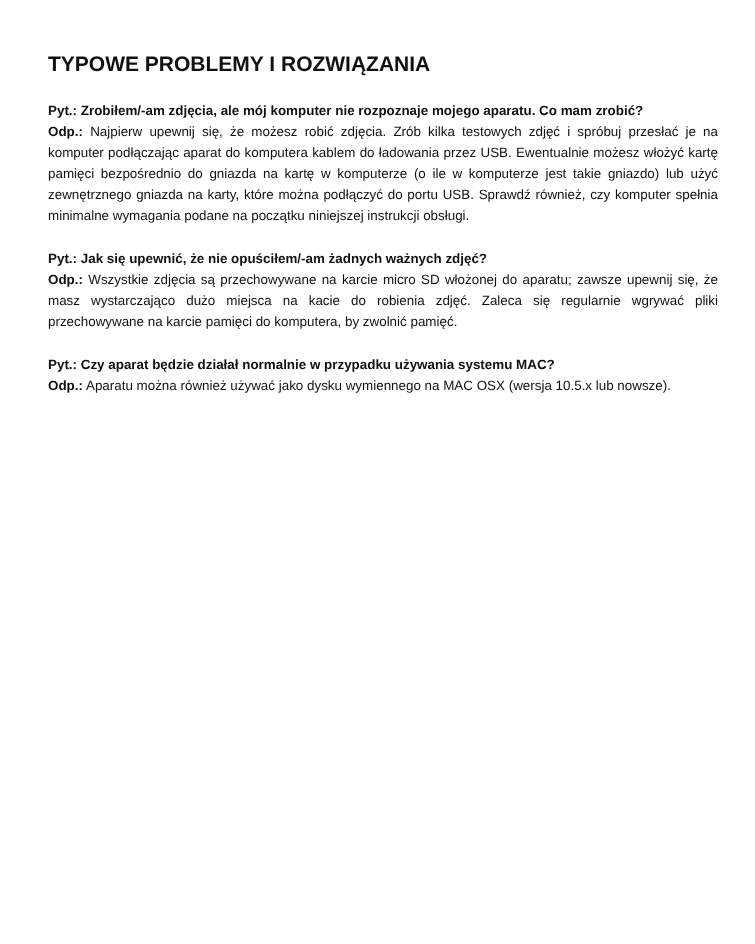TYPOWE PROBLEMY I ROZWIĄZANIA
Pyt.: Zrobiłem/-am zdjęcia, ale mój komputer nie rozpoznaje mojego aparatu. Co mam zrobić?
Odp.: Najpierw upewnij się, że możesz robić zdjęcia. Zrób kilka testowych zdjęć i spróbuj przesłać je na komputer podłączając aparat do komputera kablem do ładowania przez USB. Ewentualnie możesz włożyć kartę pamięci bezpośrednio do gniazda na kartę w komputerze (o ile w komputerze jest takie gniazdo) lub użyć zewnętrznego gniazda na karty, które można podłączyć do portu USB. Sprawdź również, czy komputer spełnia minimalne wymagania podane na początku niniejszej instrukcji obsługi.
Pyt.: Jak się upewnić, że nie opuściłem/-am żadnych ważnych zdjęć?
Odp.: Wszystkie zdjęcia są przechowywane na karcie micro SD włożonej do aparatu; zawsze upewnij się, że masz wystarczająco dużo miejsca na kacie do robienia zdjęć. Zaleca się regularnie wgrywać pliki przechowywane na karcie pamięci do komputera, by zwolnić pamięć.
Pyt.: Czy aparat będzie działał normalnie w przypadku używania systemu MAC?
Odp.: Aparatu można również używać jako dysku wymiennego na MAC OSX (wersja 10.5.x lub nowsze).